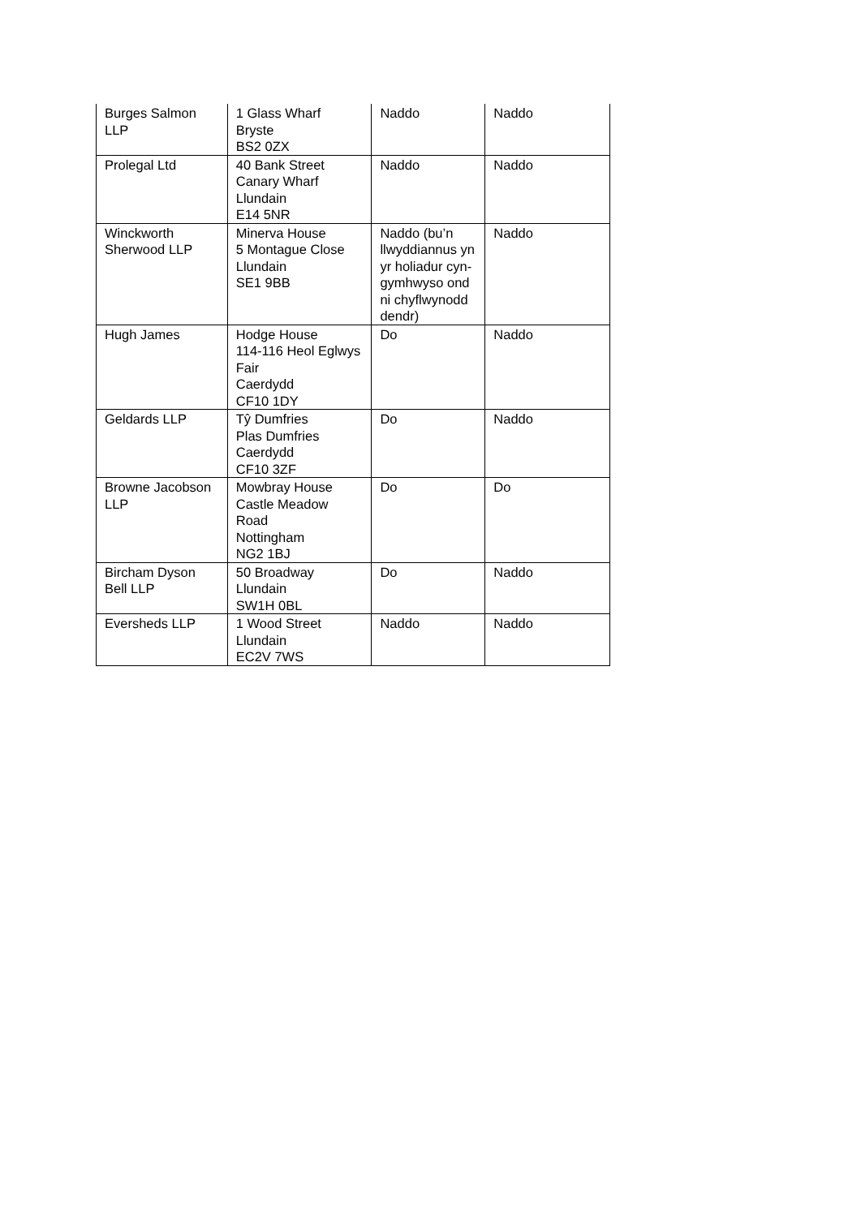| Burges Salmon LLP | 1 Glass Wharf Bryste BS2 0ZX | Naddo | Naddo |
| Prolegal Ltd | 40 Bank Street Canary Wharf Llundain E14 5NR | Naddo | Naddo |
| Winckworth Sherwood LLP | Minerva House 5 Montague Close Llundain SE1 9BB | Naddo (bu’n llwyddiannus yn yr holiadur cyn-gymhwyso ond ni chyflwynodd dendr) | Naddo |
| Hugh James | Hodge House 114-116 Heol Eglwys Fair Caerdydd CF10 1DY | Do | Naddo |
| Geldards LLP | Tŷ Dumfries Plas Dumfries Caerdydd CF10 3ZF | Do | Naddo |
| Browne Jacobson LLP | Mowbray House Castle Meadow Road Nottingham NG2 1BJ | Do | Do |
| Bircham Dyson Bell LLP | 50 Broadway Llundain SW1H 0BL | Do | Naddo |
| Eversheds LLP | 1 Wood Street Llundain EC2V 7WS | Naddo | Naddo |